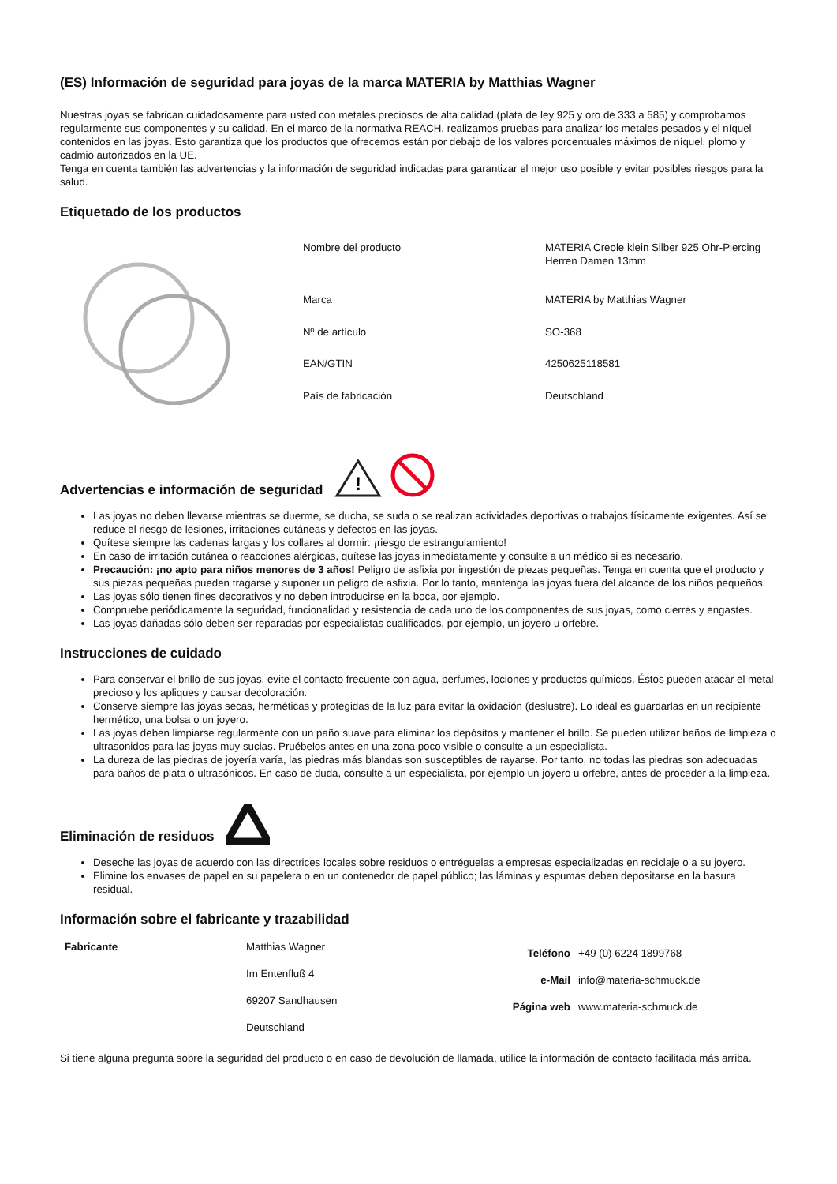(ES) Información de seguridad para joyas de la marca MATERIA by Matthias Wagner
Nuestras joyas se fabrican cuidadosamente para usted con metales preciosos de alta calidad (plata de ley 925 y oro de 333 a 585) y comprobamos regularmente sus componentes y su calidad. En el marco de la normativa REACH, realizamos pruebas para analizar los metales pesados y el níquel contenidos en las joyas. Esto garantiza que los productos que ofrecemos están por debajo de los valores porcentuales máximos de níquel, plomo y cadmio autorizados en la UE.
Tenga en cuenta también las advertencias y la información de seguridad indicadas para garantizar el mejor uso posible y evitar posibles riesgos para la salud.
Etiquetado de los productos
| Nombre del producto | MATERIA Creole klein Silber 925 Ohr-Piercing Herren Damen 13mm |
| Marca | MATERIA by Matthias Wagner |
| Nº de artículo | SO-368 |
| EAN/GTIN | 4250625118581 |
| País de fabricación | Deutschland |
Advertencias e información de seguridad
!
Las joyas no deben llevarse mientras se duerme, se ducha, se suda o se realizan actividades deportivas o trabajos físicamente exigentes. Así se reduce el riesgo de lesiones, irritaciones cutáneas y defectos en las joyas.
Quítese siempre las cadenas largas y los collares al dormir: ¡riesgo de estrangulamiento!
En caso de irritación cutánea o reacciones alérgicas, quítese las joyas inmediatamente y consulte a un médico si es necesario.
Precaución: ¡no apto para niños menores de 3 años! Peligro de asfixia por ingestión de piezas pequeñas. Tenga en cuenta que el producto y sus piezas pequeñas pueden tragarse y suponer un peligro de asfixia. Por lo tanto, mantenga las joyas fuera del alcance de los niños pequeños.
Las joyas sólo tienen fines decorativos y no deben introducirse en la boca, por ejemplo.
Compruebe periódicamente la seguridad, funcionalidad y resistencia de cada uno de los componentes de sus joyas, como cierres y engastes.
Las joyas dañadas sólo deben ser reparadas por especialistas cualificados, por ejemplo, un joyero u orfebre.
Instrucciones de cuidado
Para conservar el brillo de sus joyas, evite el contacto frecuente con agua, perfumes, lociones y productos químicos. Éstos pueden atacar el metal precioso y los apliques y causar decoloración.
Conserve siempre las joyas secas, herméticas y protegidas de la luz para evitar la oxidación (deslustre). Lo ideal es guardarlas en un recipiente hermético, una bolsa o un joyero.
Las joyas deben limpiarse regularmente con un paño suave para eliminar los depósitos y mantener el brillo. Se pueden utilizar baños de limpieza o ultrasonidos para las joyas muy sucias. Pruébelos antes en una zona poco visible o consulte a un especialista.
La dureza de las piedras de joyería varía, las piedras más blandas son susceptibles de rayarse. Por tanto, no todas las piedras son adecuadas para baños de plata o ultrasónicos. En caso de duda, consulte a un especialista, por ejemplo un joyero u orfebre, antes de proceder a la limpieza.
Eliminación de residuos
Deseche las joyas de acuerdo con las directrices locales sobre residuos o entréguelas a empresas especializadas en reciclaje o a su joyero.
Elimine los envases de papel en su papelera o en un contenedor de papel público; las láminas y espumas deben depositarse en la basura residual.
Información sobre el fabricante y trazabilidad
| Fabricante | Matthias Wagner Im Entenfluß 4 69207 Sandhausen Deutschland | Teléfono e-Mail Página web | +49 (0) 6224 1899768 info@materia-schmuck.de www.materia-schmuck.de |
Si tiene alguna pregunta sobre la seguridad del producto o en caso de devolución de llamada, utilice la información de contacto facilitada más arriba.